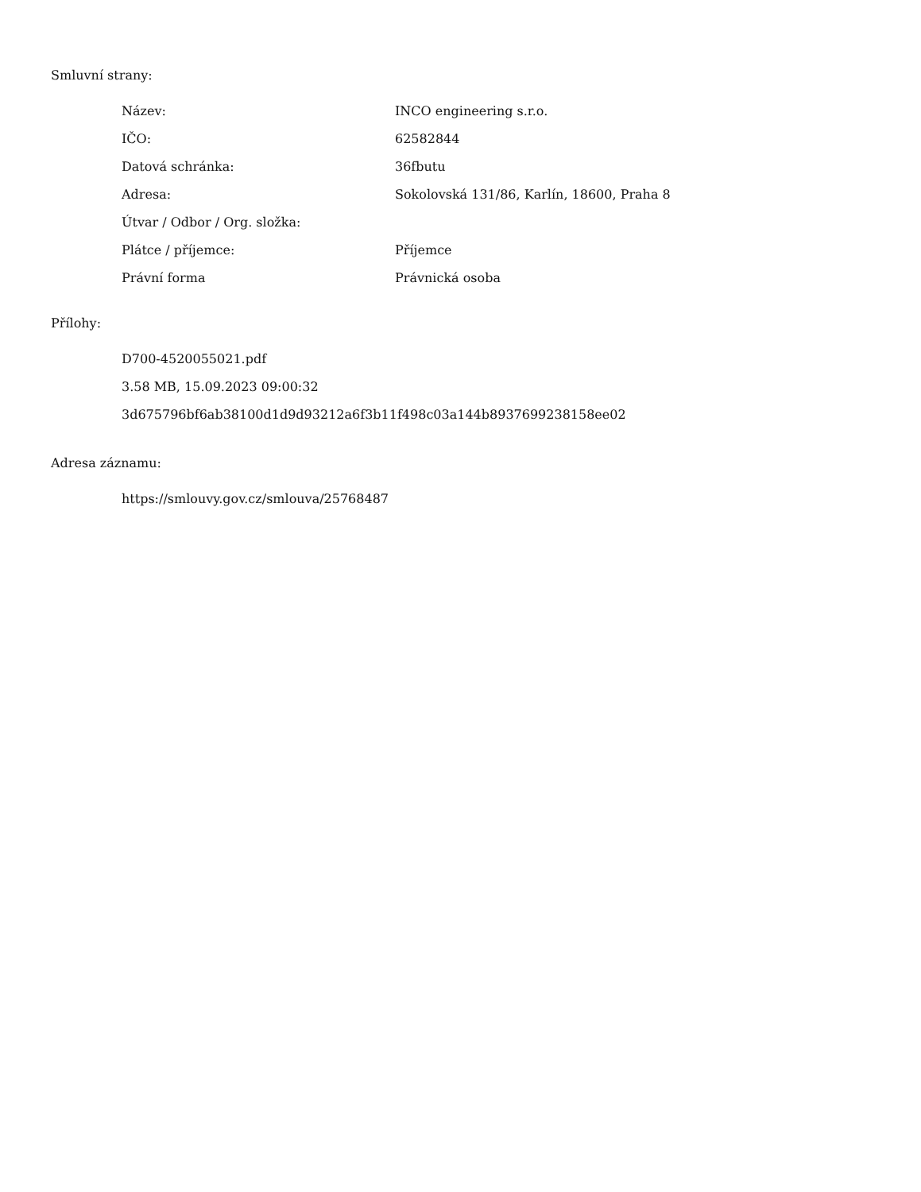Smluvní strany:
| Název: | INCO engineering s.r.o. |
| IČO: | 62582844 |
| Datová schránka: | 36fbutu |
| Adresa: | Sokolovská 131/86, Karlín, 18600, Praha 8 |
| Útvar / Odbor / Org. složka: | |
| Plátce / příjemce: | Příjemce |
| Právní forma | Právnická osoba |
Přílohy:
D700-4520055021.pdf
3.58 MB, 15.09.2023 09:00:32
3d675796bf6ab38100d1d9d93212a6f3b11f498c03a144b8937699238158ee02
Adresa záznamu:
https://smlouvy.gov.cz/smlouva/25768487